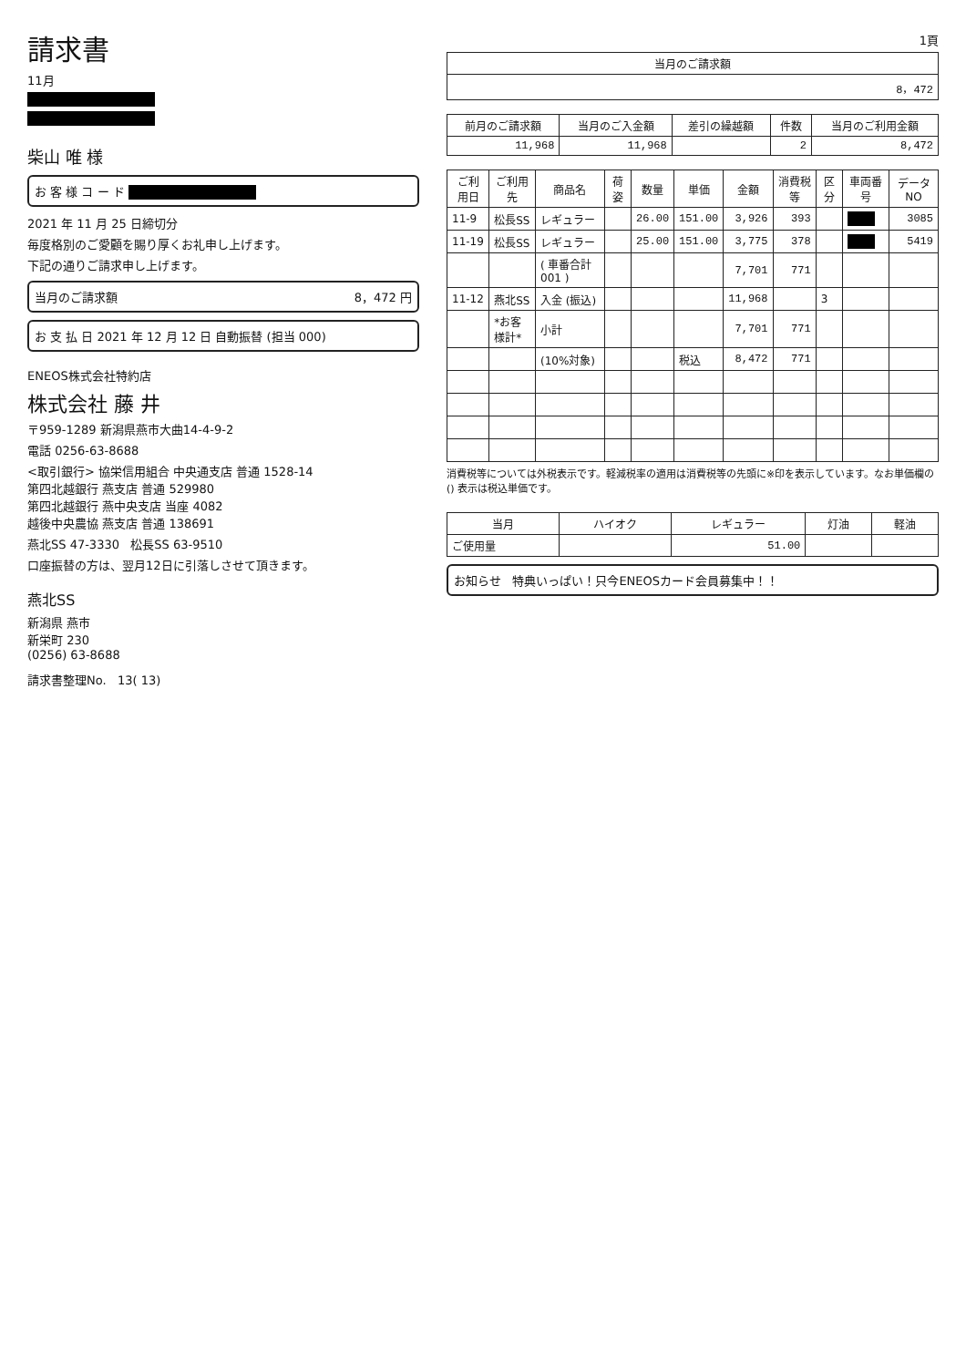請求書
11月
柴山 唯 様
お 客 様 コ ー ド
2021 年 11 月 25 日締切分
毎度格別のご愛顧を賜り厚くお礼申し上げます。
下記の通りご請求申し上げます。
当月のご請求額 8，472 円
お 支 払 日 2021 年 12 月 12 日 自動振替 (担当 000)
ENEOS株式会社特約店
株式会社 藤 井
〒959-1289 新潟県燕市大曲14-4-9-2
電話 0256-63-8688
<取引銀行> 協栄信用組合 中央通支店 普通 1528-14
第四北越銀行 燕支店 普通 529980
第四北越銀行 燕中央支店 当座 4082
越後中央農協 燕支店 普通 138691
燕北SS 47-3330 松長SS 63-9510
口座振替の方は、翌月12日に引落しさせて頂きます。
燕北SS
新潟県 燕市
新栄町 230
(0256) 63-8688
請求書整理No. 13( 13)
1頁
| 当月のご請求額 |
| --- |
| 8，472 |
| 前月のご請求額 | 当月のご入金額 | 差引の繰越額 | 件数 | 当月のご利用金額 |
| --- | --- | --- | --- | --- |
| 11,968 | 11,968 | | 2 | 8,472 |
| ご利用日 | ご利用先 | 商品名 | 荷姿 | 数量 | 単価 | 金額 | 消費税等 | 区分 | 車両番号 | データNO |
| --- | --- | --- | --- | --- | --- | --- | --- | --- | --- | --- |
| 11-9 | 松長SS | レギュラー | | 26.00 | 151.00 | 3,926 | 393 | | | 3085 |
| 11-19 | 松長SS | レギュラー | | 25.00 | 151.00 | 3,775 | 378 | | | 5419 |
| | | ( 車番合計 001 ) | | | | 7,701 | 771 | | | |
| 11-12 | 燕北SS | 入金 (振込) | | | | 11,968 | | 3 | | |
| | *お客様計* | 小計 | | | | 7,701 | 771 | | | |
| | | (10%対象) | | | 税込 | 8,472 | 771 | | | |
消費税等については外税表示です。軽減税率の適用は消費税等の先頭に※印を表示しています。なお単価欄の () 表示は税込単価です。
| 当月 | ハイオク | レギュラー | 灯油 | 軽油 |
| --- | --- | --- | --- | --- |
| ご使用量 | | 51.00 | | |
お知らせ 特典いっぱい！只今ENEOSカード会員募集中！！